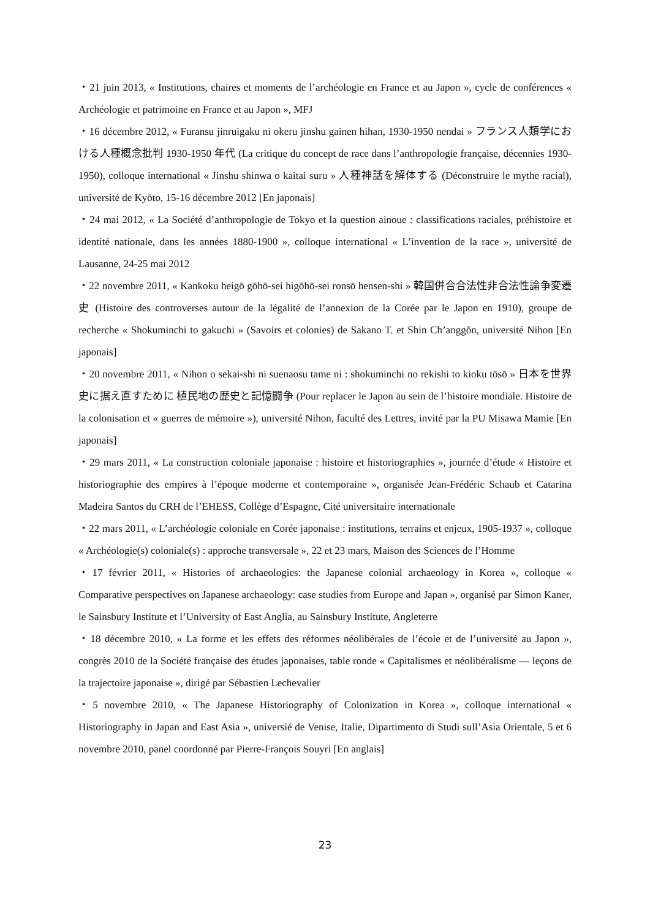・21 juin 2013, « Institutions, chaires et moments de l’archéologie en France et au Japon », cycle de conférences « Archéologie et patrimoine en France et au Japon », MFJ
・16 décembre 2012, « Furansu jinruigaku ni okeru jinshu gainen hihan, 1930-1950 nendai » フランス人類学における人種概念批判 1930-1950 年代 (La critique du concept de race dans l’anthropologie française, décennies 1930-1950), colloque international « Jinshu shinwa o kaitai suru » 人種神話を解体する (Déconstruire le mythe racial), université de Kyōto, 15-16 décembre 2012 [En japonais]
・24 mai 2012, « La Société d’anthropologie de Tokyo et la question ainoue : classifications raciales, préhistoire et identité nationale, dans les années 1880-1900 », colloque international « L’invention de la race », université de Lausanne, 24-25 mai 2012
・22 novembre 2011, « Kankoku heigō gōhō-sei higōhō-sei ronsō hensen-shi » 韓国併合合法性非合法性論争変遷史 (Histoire des controverses autour de la légalité de l’annexion de la Corée par le Japon en 1910), groupe de recherche « Shokuminchi to gakuchi » (Savoirs et colonies) de Sakano T. et Shin Ch’anggŏn, université Nihon [En japonais]
・20 novembre 2011, « Nihon o sekai-shi ni suenaosu tame ni : shokuminchi no rekishi to kioku tōsō » 日本を世界史に据え直すために 植民地の歴史と記憶闘争 (Pour replacer le Japon au sein de l’histoire mondiale. Histoire de la colonisation et « guerres de mémoire »), université Nihon, faculté des Lettres, invité par la PU Misawa Mamie [En japonais]
・29 mars 2011, « La construction coloniale japonaise : histoire et historiographies », journée d’étude « Histoire et historiographie des empires à l’époque moderne et contemporaine », organisée Jean-Frédéric Schaub et Catarina Madeira Santos du CRH de l’EHESS, Collège d’Espagne, Cité universitaire internationale
・22 mars 2011, « L’archéologie coloniale en Corée japonaise : institutions, terrains et enjeux, 1905-1937 », colloque « Archéologie(s) coloniale(s) : approche transversale », 22 et 23 mars, Maison des Sciences de l’Homme
・17 février 2011, « Histories of archaeologies: the Japanese colonial archaeology in Korea », colloque « Comparative perspectives on Japanese archaeology: case studies from Europe and Japan », organisé par Simon Kaner, le Sainsbury Institute et l’University of East Anglia, au Sainsbury Institute, Angleterre
・18 décembre 2010, « La forme et les effets des réformes néolibérales de l’école et de l’université au Japon », congrès 2010 de la Société française des études japonaises, table ronde « Capitalismes et néolibéralisme — leçons de la trajectoire japonaise », dirigé par Sébastien Lechevalier
・5 novembre 2010, « The Japanese Historiography of Colonization in Korea », colloque international « Historiography in Japan and East Asia », universié de Venise, Italie, Dipartimento di Studi sull’Asia Orientale, 5 et 6 novembre 2010, panel coordonné par Pierre-François Souyri [En anglais]
23